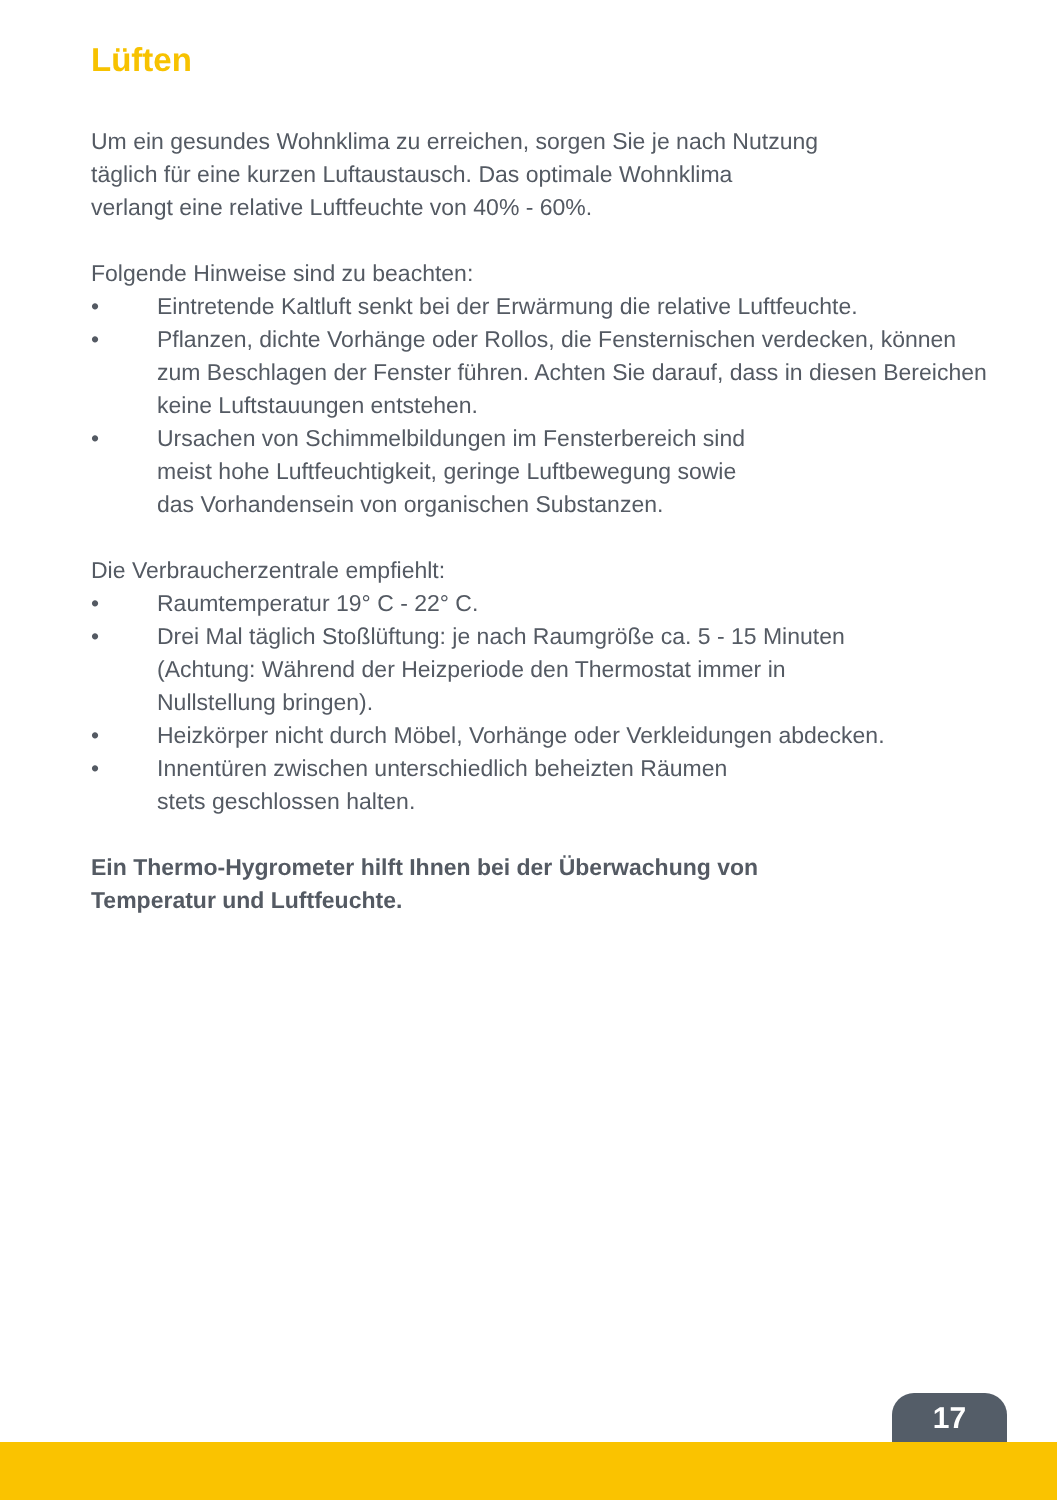Lüften
Um ein gesundes Wohnklima zu erreichen, sorgen Sie je nach Nutzung
täglich für eine kurzen Luftaustausch. Das optimale Wohnklima
verlangt eine relative Luftfeuchte von 40% - 60%.
Folgende Hinweise sind zu beachten:
• Eintretende Kaltluft senkt bei der Erwärmung die relative Luftfeuchte.
• Pflanzen, dichte Vorhänge oder Rollos, die Fensternischen verdecken, können zum Beschlagen der Fenster führen. Achten Sie darauf, dass in diesen Bereichen keine Luftstauungen entstehen.
• Ursachen von Schimmelbildungen im Fensterbereich sind
meist hohe Luftfeuchtigkeit, geringe Luftbewegung sowie
das Vorhandensein von organischen Substanzen.
Die Verbraucherzentrale empfiehlt:
• Raumtemperatur 19° C - 22° C.
• Drei Mal täglich Stoßlüftung: je nach Raumgröße ca. 5 - 15 Minuten
(Achtung: Während der Heizperiode den Thermostat immer in
Nullstellung bringen).
• Heizkörper nicht durch Möbel, Vorhänge oder Verkleidungen abdecken.
• Innentüren zwischen unterschiedlich beheizten Räumen
stets geschlossen halten.
Ein Thermo-Hygrometer hilft Ihnen bei der Überwachung von
Temperatur und Luftfeuchte.
17